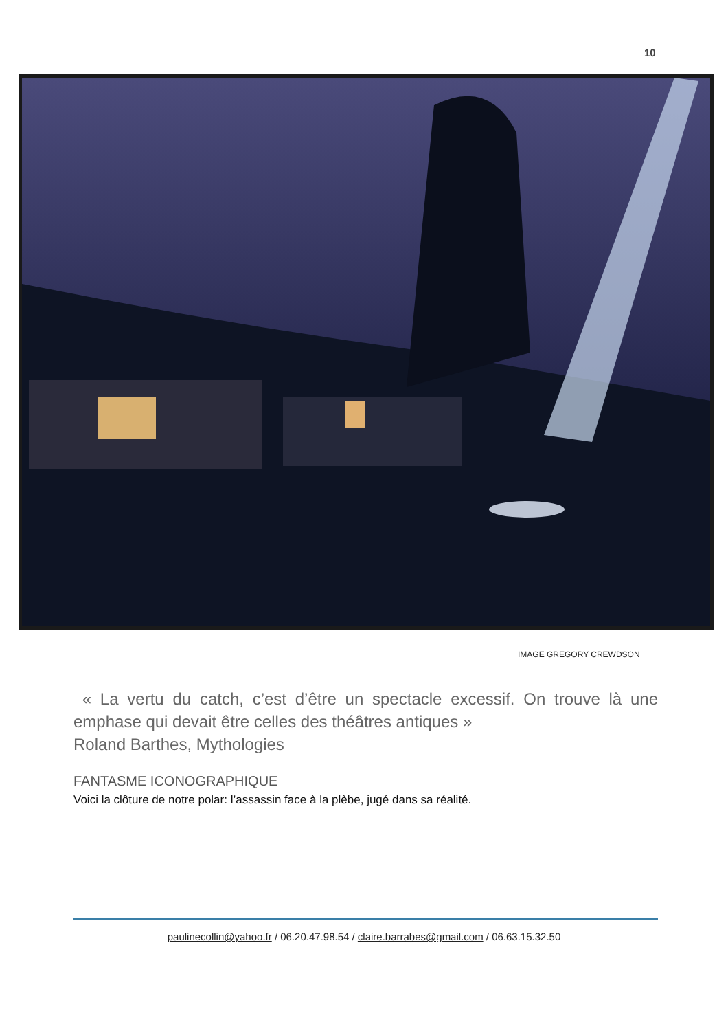10
IMAGE GREGORY CREWDSON
« La vertu du catch, c’est d’être un spectacle excessif. On trouve là une emphase qui devait être celles des théâtres antiques »
Roland Barthes, Mythologies
FANTASME ICONOGRAPHIQUE
Voici la clôture de notre polar: l’assassin face à la plèbe, jugé dans sa réalité.
paulinecollin@yahoo.fr / 06.20.47.98.54 / claire.barrabes@gmail.com / 06.63.15.32.50